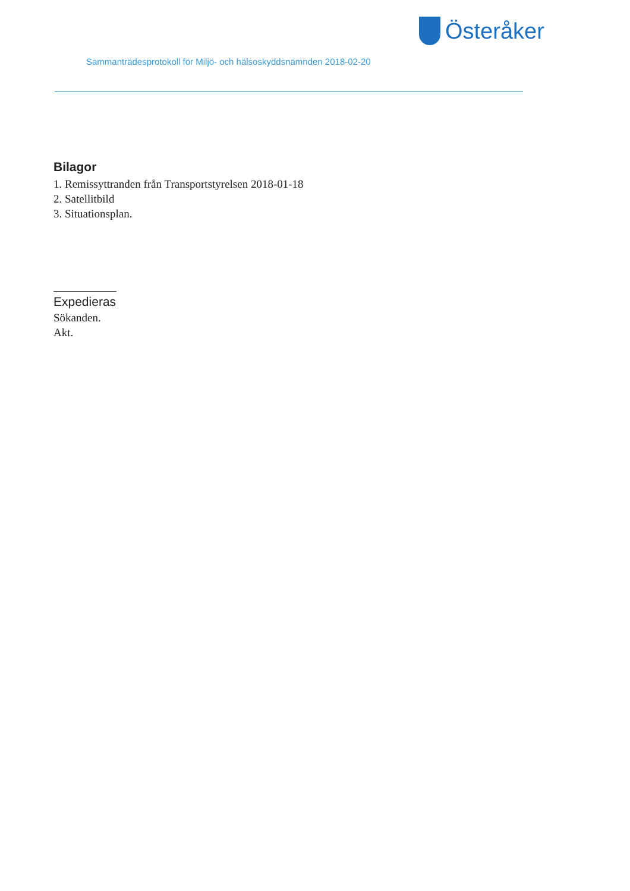Österåker
Sammanträdesprotokoll för Miljö- och hälsoskyddsnämnden 2018-02-20
Bilagor
1. Remissyttranden från Transportstyrelsen 2018-01-18
2. Satellitbild
3. Situationsplan.
Expedieras
Sökanden.
Akt.